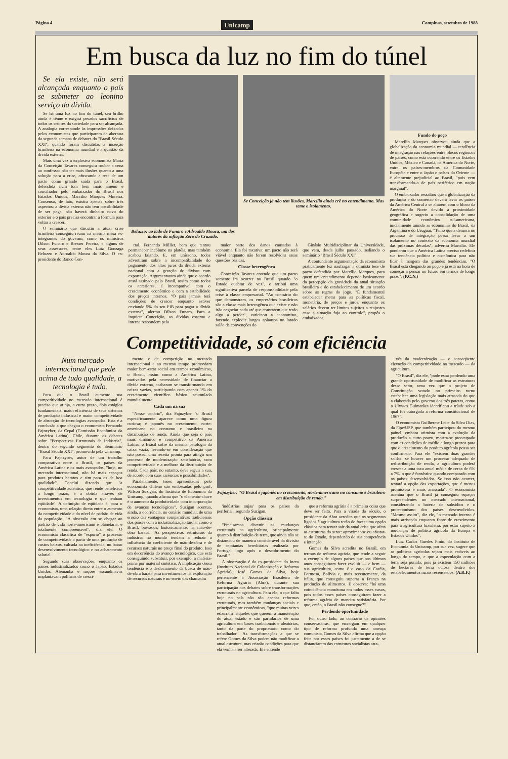Página 4 Unicamp Campinas, setembro de 1988
Em busca da luz no fim do túnel
Se ela existe, não será alcançada enquanto o país se submeter ao leonino serviço da dívida.
Se há uma luz no fim do túnel, seu brilho ainda é tênue e exigirá pesados sacrifícios de todos os setores da sociedade para ser alcançada. A analogia corresponde às impressões deixadas pelos economistas que participaram da abertura da segunda semana de debates do "Brasil Século XXI", quando foram discutidas a inserção brasileira na economia mundial e a questão da dívida externa.
Mais uma vez a explosiva economista Maria da Conceição Tavares conseguiu roubar a cena ao confessar não ter mais ilusões quanto a uma solução para a crise, ofuscando a tese de um pacto como grande saída para o Brasil, defendida num tom bem mais ameno e conciliador pelo embaixador do Brasil nos Estados Unidos, Marcílio Marques Moreira. Consenso, de fato, existiu apenas sobre três aspectos: a dívida externa não tem possibilidade de ser paga, não haverá dinheiro novo do exterior e o país precisa encontrar a fórmula para voltar a crescer.
O seminário que discutiu a atual crise brasileira conseguiu reunir na mesma mesa ex-integrantes do governo, como os ministros Dílson Funaro e Bresser Pereira, e alguns de seus assessores, entre eles Luiz Gonzaga Beluzzo e Adroaldo Moura da Silva. O ex-presidente do Banco Cen-
Beluzzo: ao lado de Funaro e Adroaldo Moura, um dos autores da inflação Zero do Cruzado.
Se Conceição já não tem ilusões, Marcílio ainda crê no entendimento. Mas teme o isolamento.
tral, Fernando Milliet, bem que tentou permanecer incólume na platéia, mas também acabou falando. E, em uníssono, todos advertiram sobre a incompatibilidade do pagamento dos altos juros da dívida externa nacional com a geração de divisas com exportação. Argumentaram ainda que o acordo atual assinado pelo Brasil, assim como todos os anteriores, é incompatível com o crescimento econômico e com a estabilidade dos preços internos. "O país jamais terá condições de crescer enquanto estiver enviando 5% do seu PIB para pagar a dívida externa", alertou Dílson Funaro. Para a inquieta Conceição, as dívidas externa e interna respondem pela
maior parte dos danos causados à economia. Ela foi taxativa: um pacto não será viável enquanto não forem resolvidas essas questões básicas.
Classe heterogênea
Conceição Tavares entende que um pacto somente irá ocorrer no Brasil quando "o Estado quebrar de vez", e atribui uma significativa parcela de responsabilidade pela crise à classe empresarial. "Ao contrário do que demonstram, os empresários brasileiros são a classe mais heterogênea que existe e não irão negociar nada até que constatem que terão algo a perder", vaticinou a economista, fazendo explodir longos aplausos no lotado salão de convenções do
Ginásio Multidisciplinar da Universidade, que vem, desde julho passado, sediando o seminário "Brasil Século XXI".
A contundente argumentação da economista praticamente fez naufragar a otimista tese de pacto defendida por Marcílio Marques, para quem um entendimento depende basicamente da percepção da gravidade da atual situação brasileira e do estabelecimento de um acordo sobre as regras do jogo. "É fundamental estabelecer metas para as políticas fiscal, monetária, de preços e juros, enquanto os salários devem ter limites sujeitos a reajustes caso a situação fuja ao controle", propôs o embaixador.
Fundo do poço
Marcílio Marques observou ainda que a globalização da economia mundial — tendência de integração nas relações entre blocos regionais de países, como está ocorrendo entre os Estados Unidos, México e Canadá, na América do Norte, entre os países-membros da Comunidade Européia e entre o Japão e países do Oriente — é altamente prejudicial ao Brasil, "pois vem transformando-o de país periférico em nação marginal".
O embaixador ressaltou que a globalização da produção e do comércio deverá levar os países da América Central a se aliarem com o bloco da América do Norte devido à proximidade geográfica e sugeriu a consolidação de uma comunidade econômica sul-americana, inicialmente unindo as economias do Brasil, da Argentina e do Uruguai. "Temo que a demora no processo de integração possa levar a um isolamento no contexto da economia mundial das próximas décadas", advertiu Marcílio. Ele ponderou que a América Latina precisa redefinir sua tendência política e econômica para não ficar à margem das grandes tendências. "O Brasil está chegando ao poço e já está na hora de começar a pensar no futuro em termos de longo prazo". (P.C.N.)
Competitividade, só com eficiência
Num mercado internacional que pede acima de tudo qualidade, a tecnologia é tudo.
Para que o Brasil aumente sua competitividade no mercado internacional é preciso que atinja, a curto prazo, dois estágios fundamentais: maior eficiência de seus sistemas de produção industrial e maior competitividade de absorção de tecnologias avançadas. Esta é a conclusão a que chegou o economista Fernando Fajnzyber, da Cepal (Comissão Econômica da América Latina), Chile, durante os debates sobre "Perspectivas Estruturais da Indústria", dentro do segundo segmento do Seminário "Brasil Século XXI", promovido pela Unicamp.
Para Fajnzyber, autor de um trabalho comparativo entre o Brasil, os países da América Latina e os mais avançados, "hoje, no mercado internacional, não há mais espaços para produtos baratos e sim para os de boa qualidade". Conclui dizendo que "a competitividade autêntica, que rende benefícios a longo prazo, é a obtida através de investimentos em tecnologia e que tenham eqüidade". A definição de eqüidade é, para o economista, uma relação direta entre o aumento da competitividade e do nível de padrão de vida da população. "A obsessão em se chegar ao padrão de vida norte-americano é planetária, e totalmente compreensível", diz ele. O economista classifica de "espúrio" o processo de competitividade a partir de uma produção de custos baixos, calcada na ineficiência, no baixo desenvolvimento tecnológico e no achatamento salarial.
Segundo suas observações, enquanto os países industrializados como o Japão, Estados Unidos, Alemanha e nações escandinavas implantavam políticas de cresci-
mento e de competição no mercado internacional e ao mesmo tempo promoviam maior bem-estar social em termos econômicos, o Brasil, assim como a América Latina, motivados pela necessidade de financiar a dívida externa, acabaram se transformando em caixas vazias, participando com apenas 1% do crescimento científico básico acumulado mundialmente.
Cada um na sua
"Nesse cenário", diz Fajnzyber "o Brasil especificamente aparece como uma figura curiosa; é japonês no crescimento, norte-americano no consumo e brasileiro na distribuição de renda. Ainda que seja o país mais dinâmico e competitivo da América Latina, o Brasil sofre da mesma patologia da caixa vazia, levando-se em consideração que não possui uma receita pronta para atingir um processo de modernização satisfatório, com competitividade e a melhora da distribuição de renda. Cada país, no entanto, deve seguir a sua, de acordo com suas carências e possibilidades".
Paralelamente, teses apresentadas pelo economista chileno são endossadas pelo prof. Wilson Suzigan, do Instituto de Economia da Unicamp, quando afirma que "o elemento-chave é o aumento da produtividade com incorporação de avanços tecnológicos". Suzigan acentua, ainda, a ocorrência, no cenário mundial, de uma erosão das vantagens comparativas tradicionais dos países com a industrialização tardia, como o Brasil, baseados, historicamente, na mão-de-obra barata. "As perspectivas estruturais da indústria no mundo tendem a reduzir a influência do coeficiente de mão-de-obra e de recursos naturais no preço final do produto. Isso em decorrência do avanço tecnológico, que está conseguindo substituir, por exemplo, a matéria-prima por material sintético. A implicação dessa tendência é o deslocamento da busca de mão-de-obra barata para investimentos na exploração de recursos naturais e no envio das chamadas
Fajnzyber: "O Brasil é japonês no crescimento, norte-americano no consumo e brasileiro em distribuição de renda."
'indústrias sujas' para os países da periferia", segundo Suzigan.
Opção clássica
"Precisamos discutir as mudanças estruturais na agricultura, principalmente quanto à distribuição de terra, que ainda não se distanciou de maneira considerável da divisão de capitanias hereditárias realizada por Portugal logo após o descobrimento do Brasil."
A observação é do ex-presidente do Incra (Instituto Nacional de Colonização e Reforma Agrária), José Gomes da Silva, hoje pertencente à Associação Brasileira de Reforma Agrária (Abra), durante sua participação nos debates sobre transformações estruturais na agricultura. Para ele, o que falta hoje no país não são apenas reformas estruturais, mas também mudanças sociais e principalmente econômicas, "que muitas vezes esbarram naqueles que querem a manutenção do atual estado e são partidários de uma agricultura em bases tradicionais e aleatórias, tanto da parte do proprietário como do trabalhador". As transformações a que se refere Gomes da Silva podem não modificar a atual estrutura, mas criarão condições para que ela venha a ser alterada. Ele entende
que a reforma agrária é a primeira coisa que deve ser feita. Para a virada do século, o presidente da Abra acredita que os segmentos ligados à agricultura terão de fazer uma opção clássica para tentar sair da atual crise que afeta as estruturas do setor: aproximar-se ou afastar-se do Estado, dependendo de sua competência e intenção.
Gomes da Silva acredita no Brasil, em termos de reforma agrária, que tende a seguir o exemplo de alguns países que nos últimos anos conseguiram fazer evoluir — e bem — sua agricultura, como é o caso da Coréia, Formosa, Bolívia e, mais recentemente, da Itália, que conseguiu superar a França na produção de alimentos. E observa: "há uma coincidência monótona em todos esses casos, pois todos esses países conseguiram fazer a reforma agrária de maneira satisfatória. Por que, então, o Brasil não consegue?"
Perdendo oportunidade
Por outro lado, ao contrário de opiniões conservadoras, que enxergam em qualquer tipo de reforma profunda uma ameaça comunista, Gomes da Silva afirma que a opção feita por esses países foi justamente a de se distanciarem das estruturas socialistas atra-
vés da modernização — e conseqüente elevação da competitividade no mercado — da agricultura.
"O Brasil", diz ele, "pode estar perdendo uma grande oportunidade de modificar as estruturas desse setor, uma vez que o projeto de Constituição votado no primeiro turno estabelece uma legislação mais atrasada do que a elaborada pelo governo dos três patetas, como o Ulysses Guimarães identificou a tríade sob a qual foi outorgada a reforma constitucional de 1967".
O economista Guilherme Leite da Silva Dias, da Fipe/USP, que também participou do mesmo painel, embora otimista com a evolução da produção a curto prazo, mostra-se preocupado com as condições de médio e longo prazos para que o crescimento do produto agrícola possa ser confirmado. Para ele "existem duas grandes saídas: se houver um processo adequado de redistribuição de renda, a agricultura poderá crescer a uma taxa anual média de cerca de 6% a 7%, o que é fantástico quando comparado com os países desenvolvidos. Se isso não ocorrer, restará a opção das exportações, que é menos promissora e mais arriscada". O economista acentua que o Brasil já conseguiu espaços surpreendentes no mercado internacional, considerando a bateria de subsídios e o protecionismo dos países desenvolvidos. "Mesmo assim", diz ele, "o mercado interno é mais arriscado enquanto fonte de crescimento para a agricultura brasileira, por estar sujeito a mudanças de política agrícola da Europa e Estados Unidos".
Luiz Carlos Guedes Pinto, do Instituto de Economia da Unicamp, por sua vez, sugere que as políticas agrícolas sejam mais estáveis ao longo do tempo, e que a especulação com a terra seja punida, pois já existem 150 milhões de hectares de terra ociosa dentro dos estabelecimentos rurais recenseados. (A.R.F.)